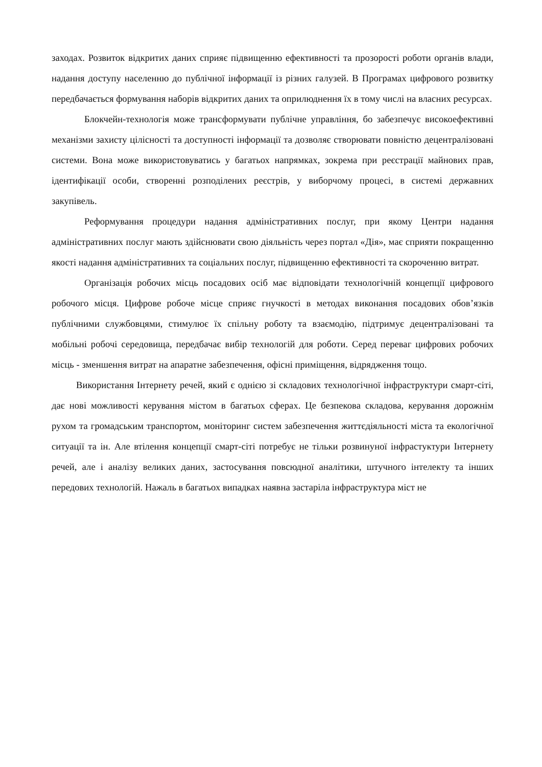заходах. Розвиток відкритих даних сприяє підвищенню ефективності та прозорості роботи органів влади, надання доступу населенню до публічної інформації із різних галузей. В Програмах цифрового розвитку передбачається формування наборів відкритих даних та оприлюднення їх в тому числі на власних ресурсах.
Блокчейн-технологія може трансформувати публічне управління, бо забезпечує високоефективні механізми захисту цілісності та доступності інформації та дозволяє створювати повністю децентралізовані системи. Вона може використовуватись у багатьох напрямках, зокрема при реєстрації майнових прав, ідентифікації особи, створенні розподілених реєстрів, у виборчому процесі, в системі державних закупівель.
Реформування процедури надання адміністративних послуг, при якому Центри надання адміністративних послуг мають здійснювати свою діяльність через портал «Дія», має сприяти покращенню якості надання адміністративних та соціальних послуг, підвищенню ефективності та скороченню витрат.
Організація робочих місць посадових осіб має відповідати технологічній концепції цифрового робочого місця. Цифрове робоче місце сприяє гнучкості в методах виконання посадових обов’язків публічними службовцями, стимулює їх спільну роботу та взаємодію, підтримує децентралізовані та мобільні робочі середовища, передбачає вибір технологій для роботи. Серед переваг цифрових робочих місць - зменшення витрат на апаратне забезпечення, офісні приміщення, відрядження тощо.
Використання Інтернету речей, який є однією зі складових технологічної інфраструктури смарт-сіті, дає нові можливості керування містом в багатьох сферах. Це безпекова складова, керування дорожнім рухом та громадським транспортом, моніторинг систем забезпечення життєдіяльності міста та екологічної ситуації та ін. Але втілення концепції смарт-сіті потребує не тільки розвинуної інфрастуктури Інтернету речей, але і аналізу великих даних, застосування повсюдної аналітики, штучного інтелекту та інших передових технологій. Нажаль в багатьох випадках наявна застаріла інфраструктура міст не